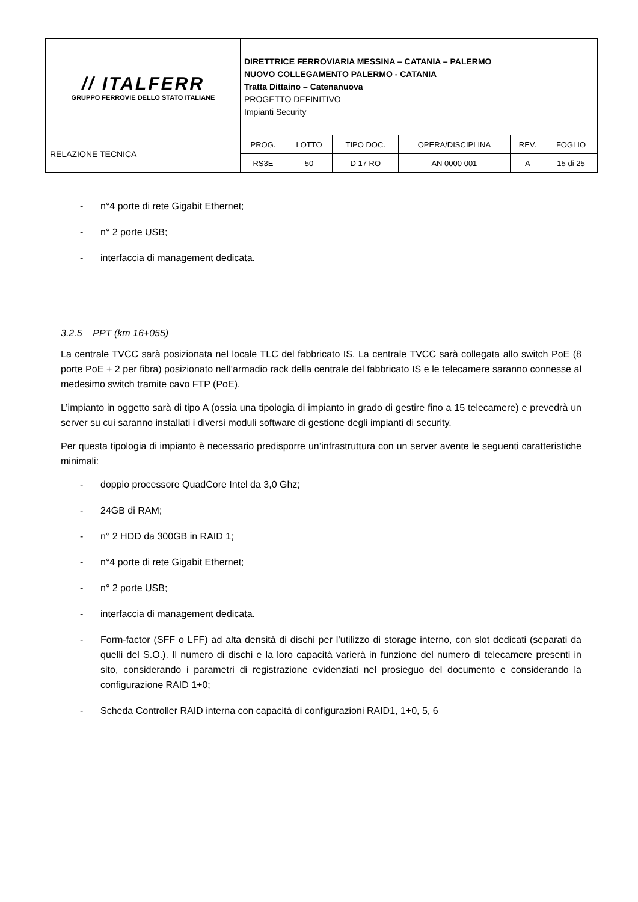| // ITALFERR GRUPPO FERROVIE DELLO STATO ITALIANE | DIRETTRICE FERROVIARIA MESSINA – CATANIA – PALERMO NUOVO COLLEGAMENTO PALERMO - CATANIA Tratta Dittaino – Catenanuova PROGETTO DEFINITIVO Impianti Security | | | | | |
| RELAZIONE TECNICA | PROG. | LOTTO | TIPO DOC. | OPERA/DISCIPLINA | REV. | FOGLIO |
| | RS3E | 50 | D 17 RO | AN 0000 001 | A | 15 di 25 |
- n°4 porte di rete Gigabit Ethernet;
- n° 2 porte USB;
- interfaccia di management dedicata.
3.2.5 PPT (km 16+055)
La centrale TVCC sarà posizionata nel locale TLC del fabbricato IS. La centrale TVCC sarà collegata allo switch PoE (8 porte PoE + 2 per fibra) posizionato nell’armadio rack della centrale del fabbricato IS e le telecamere saranno connesse al medesimo switch tramite cavo FTP (PoE).
L’impianto in oggetto sarà di tipo A (ossia una tipologia di impianto in grado di gestire fino a 15 telecamere) e prevedrà un server su cui saranno installati i diversi moduli software di gestione degli impianti di security.
Per questa tipologia di impianto è necessario predisporre un’infrastruttura con un server avente le seguenti caratteristiche minimali:
- doppio processore QuadCore Intel da 3,0 Ghz;
- 24GB di RAM;
- n° 2 HDD da 300GB in RAID 1;
- n°4 porte di rete Gigabit Ethernet;
- n° 2 porte USB;
- interfaccia di management dedicata.
- Form-factor (SFF o LFF) ad alta densità di dischi per l’utilizzo di storage interno, con slot dedicati (separati da quelli del S.O.). Il numero di dischi e la loro capacità varierà in funzione del numero di telecamere presenti in sito, considerando i parametri di registrazione evidenziati nel prosieguo del documento e considerando la configurazione RAID 1+0;
- Scheda Controller RAID interna con capacità di configurazioni RAID1, 1+0, 5, 6